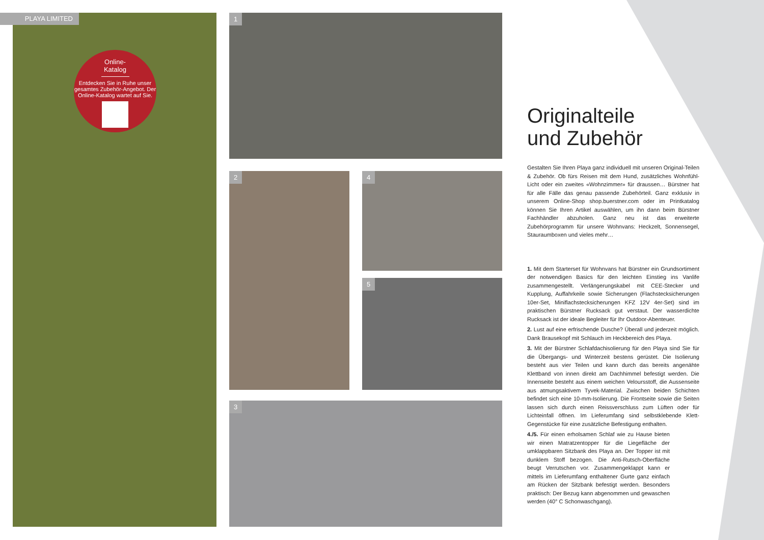PLAYA LIMITED
Online-
Katalog
Entdecken Sie in Ruhe unser gesamtes Zubehör-Angebot. Der Online-Katalog wartet auf Sie.
1
2 4
5
3
Originalteile
und Zubehör
Gestalten Sie Ihren Playa ganz individuell mit unseren Original-Teilen & Zubehör. Ob fürs Reisen mit dem Hund, zusätzliches Wohnfühl-Licht oder ein zweites «Wohnzimmer» für draussen… Bürstner hat für alle Fälle das genau passende Zubehörteil. Ganz exklusiv in unserem Online-Shop shop.buerstner.com oder im Printkatalog können Sie Ihren Artikel auswählen, um ihn dann beim Bürstner Fachhändler abzuholen. Ganz neu ist das erweiterte Zubehörprogramm für unsere Wohnvans: Heckzelt, Sonnensegel, Stauraumboxen und vieles mehr…
1. Mit dem Starterset für Wohnvans hat Bürstner ein Grundsortiment der notwendigen Basics für den leichten Einstieg ins Vanlife zusammengestellt. Verlängerungskabel mit CEE-Stecker und Kupplung, Auffahrkeile sowie Sicherungen (Flachstecksicherungen 10er-Set, Miniflachstecksicherungen KFZ 12V 4er-Set) sind im praktischen Bürstner Rucksack gut verstaut. Der wasserdichte Rucksack ist der ideale Begleiter für Ihr Outdoor-Abenteuer.
2. Lust auf eine erfrischende Dusche? Überall und jederzeit möglich. Dank Brausekopf mit Schlauch im Heckbereich des Playa.
3. Mit der Bürstner Schlafdachisolierung für den Playa sind Sie für die Übergangs- und Winterzeit bestens gerüstet. Die Isolierung besteht aus vier Teilen und kann durch das bereits angenähte Klettband von innen direkt am Dachhimmel befestigt werden. Die Innenseite besteht aus einem weichen Veloursstoff, die Aussenseite aus atmungsaktivem Tyvek-Material. Zwischen beiden Schichten befindet sich eine 10-mm-Isolierung. Die Frontseite sowie die Seiten lassen sich durch einen Reissverschluss zum Lüften oder für Lichteinfall öffnen. Im Lieferumfang sind selbstklebende Klett-Gegenstücke für eine zusätzliche Befestigung enthalten.
4./5. Für einen erholsamen Schlaf wie zu Hause bieten wir einen Matratzentopper für die Liegefläche der umklappbaren Sitzbank des Playa an. Der Topper ist mit dunklem Stoff bezogen. Die Anti-Rutsch-Oberfläche beugt Verrutschen vor. Zusammengeklappt kann er mittels im Lieferumfang enthaltener Gurte ganz einfach am Rücken der Sitzbank befestigt werden. Besonders praktisch: Der Bezug kann abgenommen und gewaschen werden (40° C Schonwaschgang).